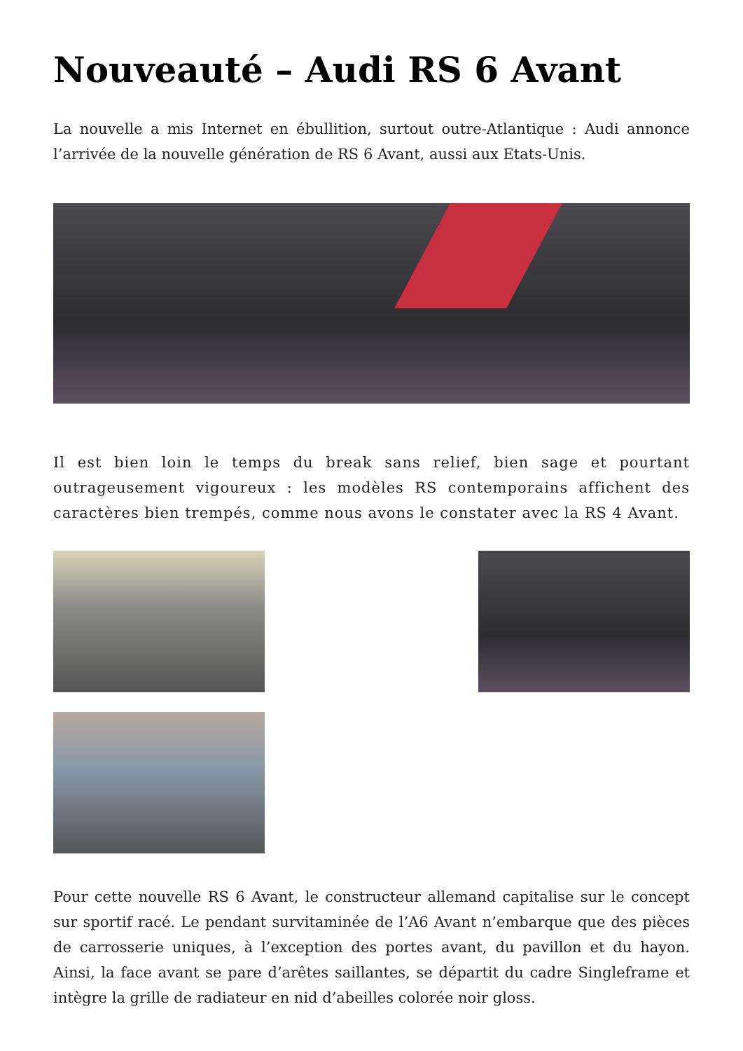Nouveauté – Audi RS 6 Avant
La nouvelle a mis Internet en ébullition, surtout outre-Atlantique : Audi annonce l’arrivée de la nouvelle génération de RS 6 Avant, aussi aux Etats-Unis.
Il est bien loin le temps du break sans relief, bien sage et pourtant outrageusement vigoureux : les modèles RS contemporains affichent des caractères bien trempés, comme nous avons le constater avec la RS 4 Avant.
Pour cette nouvelle RS 6 Avant, le constructeur allemand capitalise sur le concept sur sportif racé. Le pendant survitaminée de l’A6 Avant n’embarque que des pièces de carrosserie uniques, à l’exception des portes avant, du pavillon et du hayon. Ainsi, la face avant se pare d’arêtes saillantes, se départit du cadre Singleframe et intègre la grille de radiateur en nid d’abeilles colorée noir gloss.